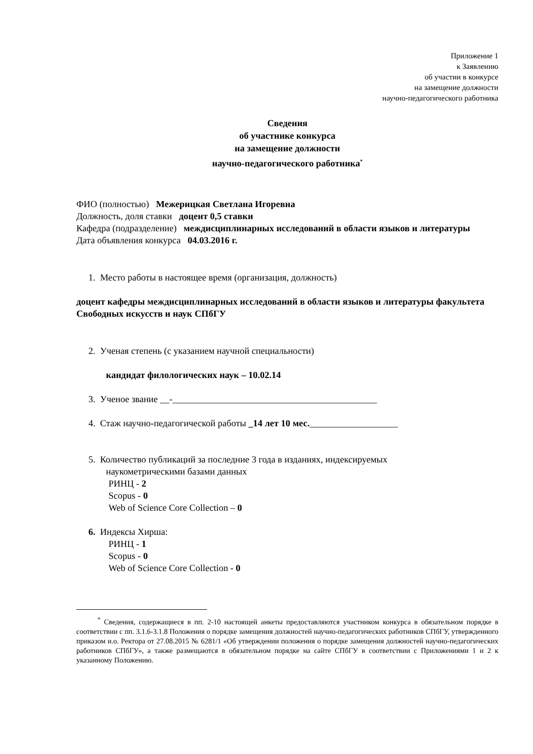Приложение 1
к Заявлению
об участии в конкурсе
на замещение должности
научно-педагогического работника
Сведения
об участнике конкурса
на замещение должности
научно-педагогического работника<sup>*</sup>
ФИО (полностью) Межерицкая Светлана Игоревна
Должность, доля ставки доцент 0,5 ставки
Кафедра (подразделение) междисциплинарных исследований в области языков и литературы
Дата объявления конкурса 04.03.2016 г.
1. Место работы в настоящее время (организация, должность)
доцент кафедры междисциплинарных исследований в области языков и литературы факультета Свободных искусств и наук СПбГУ
2. Ученая степень (с указанием научной специальности)
кандидат филологических наук – 10.02.14
3. Ученое звание __-____________________________________________
4. Стаж научно-педагогической работы _14 лет 10 мес.___________________
5. Количество публикаций за последние 3 года в изданиях, индексируемых
наукометрическими базами данных
РИНЦ - 2
Scopus - 0
Web of Science Core Collection – 0
6. Индексы Хирша:
РИНЦ - 1
Scopus - 0
Web of Science Core Collection - 0
<sup>*</sup> Сведения, содержащиеся в пп. 2-10 настоящей анкеты предоставляются участником конкурса в обязательном порядке в соответствии с пп. 3.1.6-3.1.8 Положения о порядке замещения должностей научно-педагогических работников СПбГУ, утвержденного приказом и.о. Ректора от 27.08.2015 № 6281/1 «Об утверждении положения о порядке замещения должностей научно-педагогических работников СПбГУ», а также размещаются в обязательном порядке на сайте СПбГУ в соответствии с Приложениями 1 и 2 к указанному Положению.